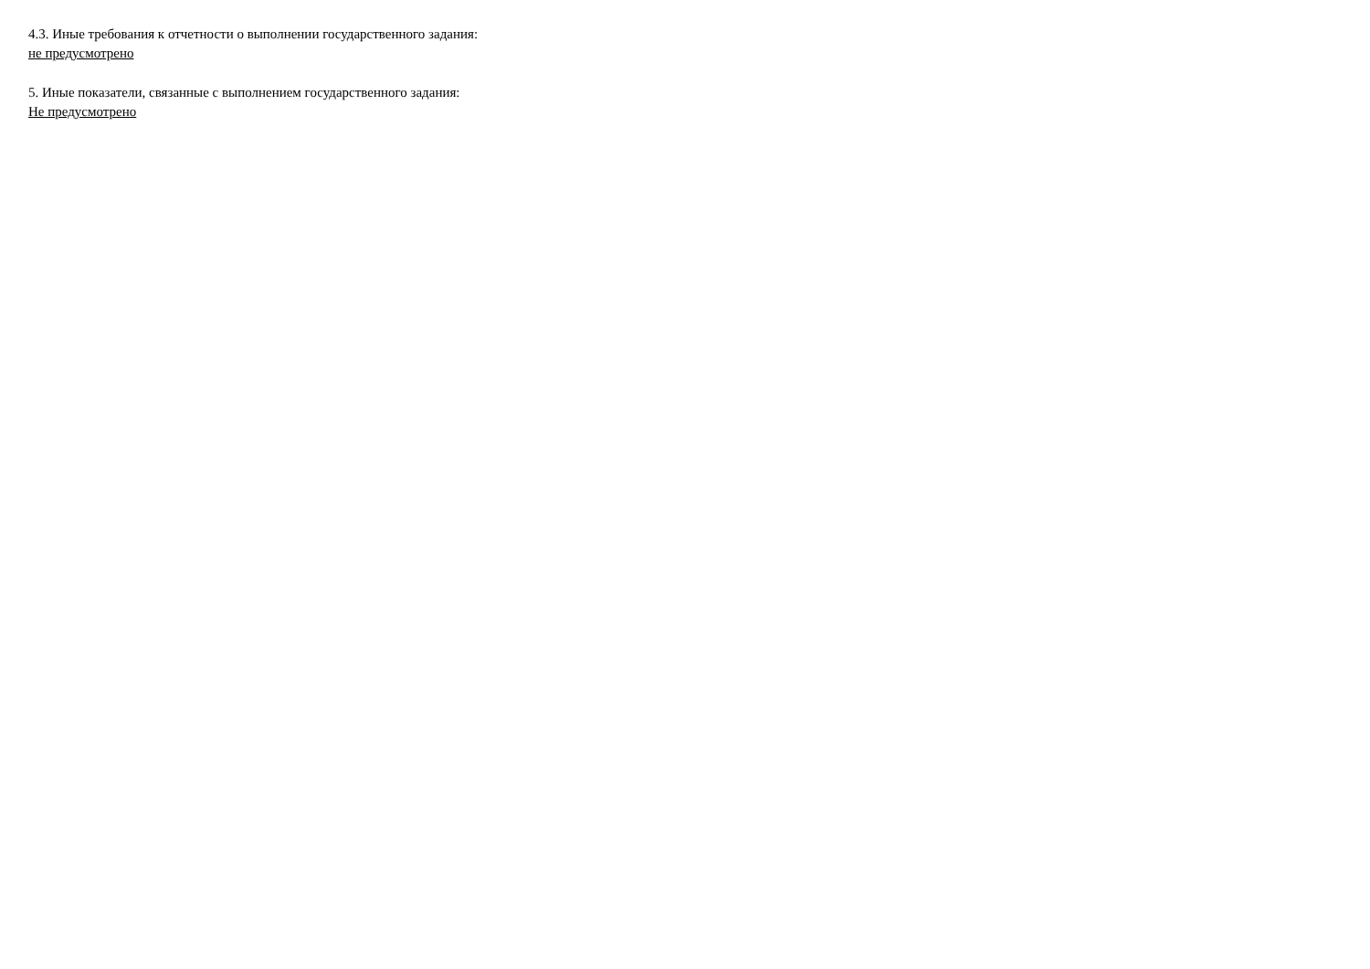4.3. Иные требования к отчетности о выполнении государственного задания:
не предусмотрено
5. Иные показатели, связанные с выполнением государственного задания:
Не предусмотрено